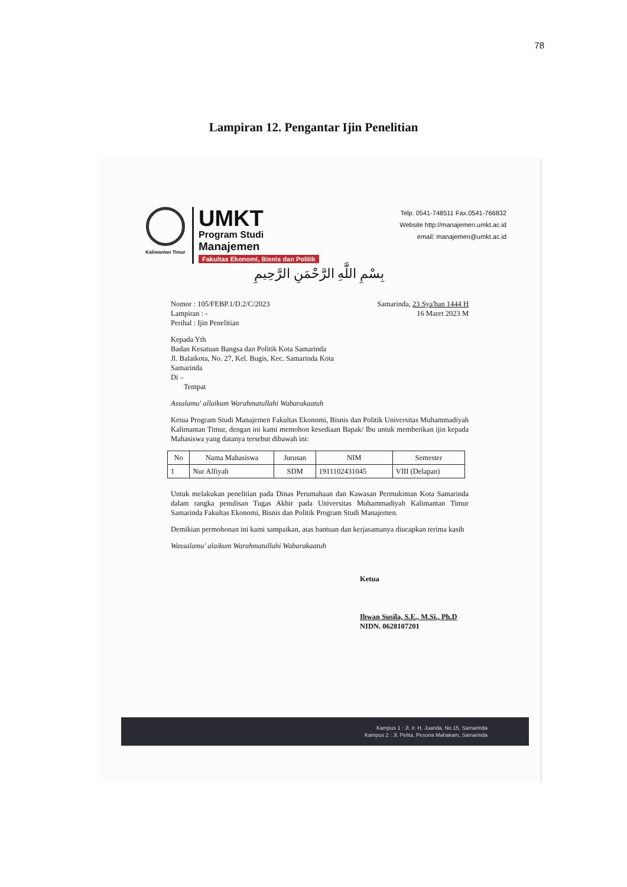78
Lampiran 12. Pengantar Ijin Penelitian
Kalimantan Timur
UMKT
Program Studi
Manajemen
Fakultas Ekonomi, Bisnis dan Politik
Telp. 0541-748511 Fax.0541-766832
Website http://manajemen.umkt.ac.id
email: manajemen@umkt.ac.id
بِسْمِ اللَّهِ الرَّحْمَنِ الرَّحِيمِ
Nomor : 105/FEBP.1/D.2/C/2023
Lampiran : -
Perihal : Ijin Penelitian
Samarinda, 23 Sya'ban 1444 H
16 Maret 2023 M
Kepada Yth
Badan Kesatuan Bangsa dan Politik Kota Samarinda
Jl. Balaikota, No. 27, Kel. Bugis, Kec. Samarinda Kota
Samarinda
Di –
Tempat
Assalamu' allaikum Warahmatullahi Wabarakaatuh
Ketua Program Studi Manajemen Fakultas Ekonomi, Bisnis dan Politik Universitas Muhammadiyah Kalimantan Timur, dengan ini kami memohon kesediaan Bapak/ Ibu untuk memberikan ijin kepada Mahasiswa yang datanya tersebut dibawah ini:
| No | Nama Mahasiswa | Jurusan | NIM | Semester |
| --- | --- | --- | --- | --- |
| 1 | Nur Alfiyah | SDM | 1911102431045 | VIII (Delapan) |
Untuk melakukan penelitian pada Dinas Perumahaan dan Kawasan Permukiman Kota Samarinda dalam rangka penulisan Tugas Akhir pada Universitas Muhammadiyah Kalimantan Timur Samarinda Fakultas Ekonomi, Bisnis dan Politik Program Studi Manajemen.
Demikian permohonan ini kami sampaikan, atas bantuan dan kerjasamanya diucapkan terima kasih
Wassalamu' alaikum Warahmatullahi Wabarakaatuh
Ketua
Ihwan Susila, S.E., M.Si., Ph.D
NIDN. 0628107201
Kampus 1 : Jl. Ir. H. Juanda, No.15, Samarinda
Kampus 2 : Jl. Pelita, Pesona Mahakam, Samarinda